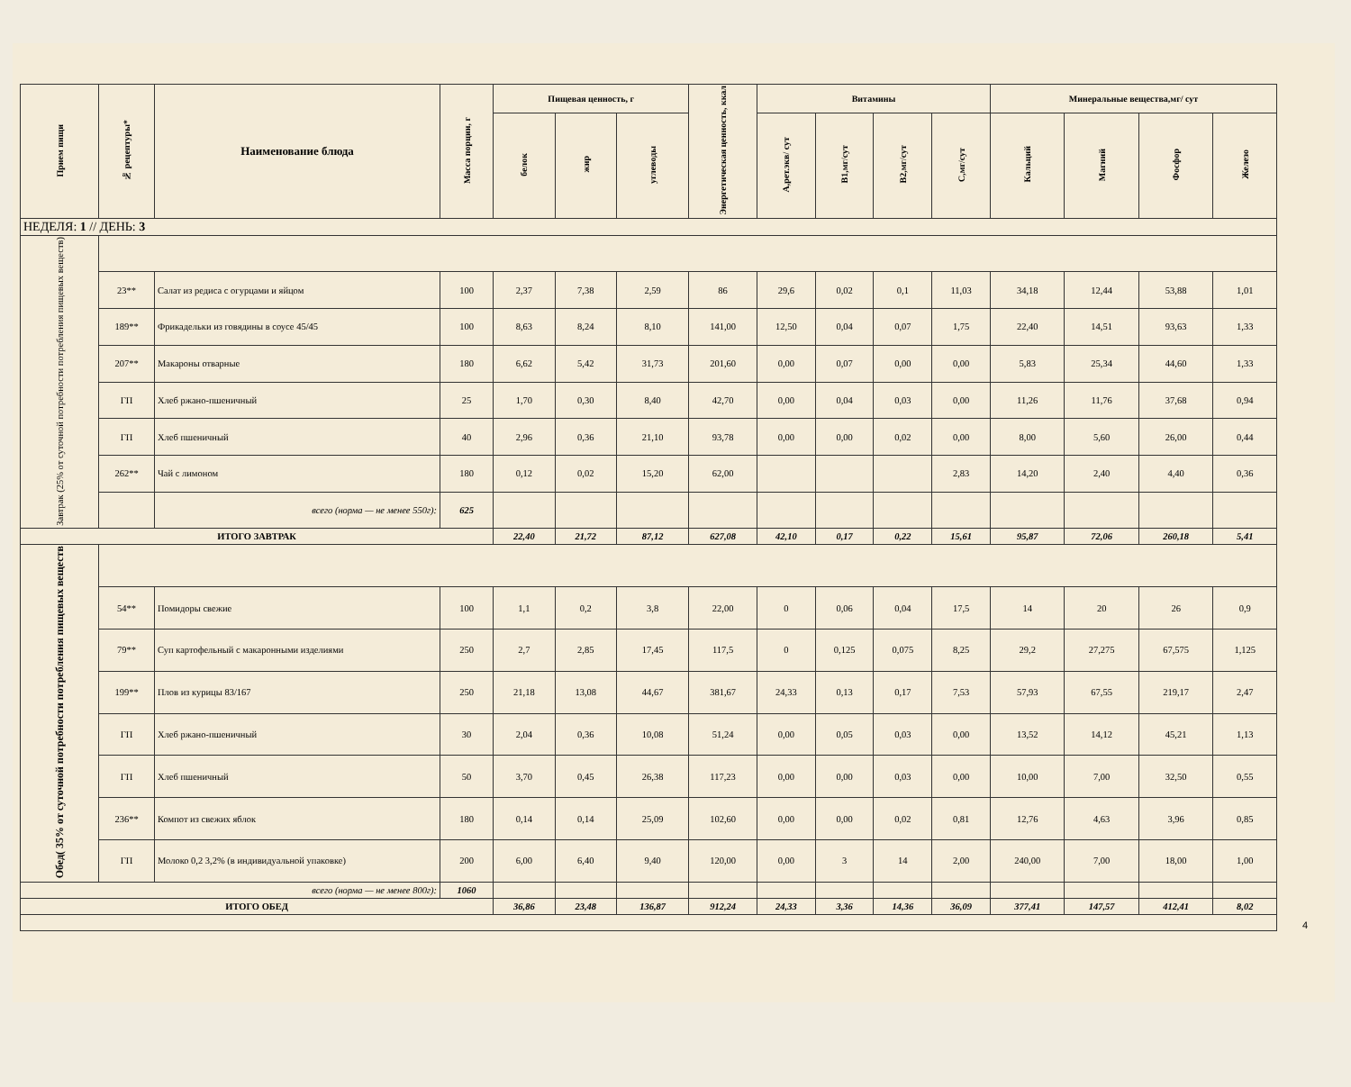| Прием пищи | № рецептуры* | Наименование блюда | Масса порции, г | Пищевая ценность, г | | | Энергетическая ценность, ккал | Витамины | | | | Минеральные вещества,мг/ сут | | | |
| --- | --- | --- | --- | --- | --- | --- | --- | --- | --- | --- | --- | --- | --- | --- | --- |
| | | | | белок | жир | углеводы | | А,рет.экв/ сут | В1,мг/сут | В2,мг/сут | С,мг/сут | Кальций | Магний | Фосфор | Железо |
| НЕДЕЛЯ: 1 // ДЕНЬ: 3 | | | | | | | | | | | | | | | |
| Завтрак (25% от суточной потребности потребления пищевых веществ) | | | | | | | | | | | | | | | |
| | 23** | Салат из редиса с огурцами и яйцом | 100 | 2,37 | 7,38 | 2,59 | 86 | 29,6 | 0,02 | 0,1 | 11,03 | 34,18 | 12,44 | 53,88 | 1,01 |
| | 189** | Фрикадельки из говядины в соусе 45/45 | 100 | 8,63 | 8,24 | 8,10 | 141,00 | 12,50 | 0,04 | 0,07 | 1,75 | 22,40 | 14,51 | 93,63 | 1,33 |
| | 207** | Макароны отварные | 180 | 6,62 | 5,42 | 31,73 | 201,60 | 0,00 | 0,07 | 0,00 | 0,00 | 5,83 | 25,34 | 44,60 | 1,33 |
| | ГП | Хлеб ржано-пшеничный | 25 | 1,70 | 0,30 | 8,40 | 42,70 | 0,00 | 0,04 | 0,03 | 0,00 | 11,26 | 11,76 | 37,68 | 0,94 |
| | ГП | Хлеб пшеничный | 40 | 2,96 | 0,36 | 21,10 | 93,78 | 0,00 | 0,00 | 0,02 | 0,00 | 8,00 | 5,60 | 26,00 | 0,44 |
| | 262** | Чай с лимоном | 180 | 0,12 | 0,02 | 15,20 | 62,00 | | | | 2,83 | 14,20 | 2,40 | 4,40 | 0,36 |
| | | всего (норма — не менее 550г): | 625 | | | | | | | | | | | | |
| ИТОГО ЗАВТРАК | | | | 22,40 | 21,72 | 87,12 | 627,08 | 42,10 | 0,17 | 0,22 | 15,61 | 95,87 | 72,06 | 260,18 | 5,41 |
| Обед( 35% от суточной потребности потребления пищевых веществ | | | | | | | | | | | | | | | |
| | 54** | Помидоры свежие | 100 | 1,1 | 0,2 | 3,8 | 22,00 | 0 | 0,06 | 0,04 | 17,5 | 14 | 20 | 26 | 0,9 |
| | 79** | Суп картофельный с макаронными изделиями | 250 | 2,7 | 2,85 | 17,45 | 117,5 | 0 | 0,125 | 0,075 | 8,25 | 29,2 | 27,275 | 67,575 | 1,125 |
| | 199** | Плов из курицы 83/167 | 250 | 21,18 | 13,08 | 44,67 | 381,67 | 24,33 | 0,13 | 0,17 | 7,53 | 57,93 | 67,55 | 219,17 | 2,47 |
| | ГП | Хлеб ржано-пшеничный | 30 | 2,04 | 0,36 | 10,08 | 51,24 | 0,00 | 0,05 | 0,03 | 0,00 | 13,52 | 14,12 | 45,21 | 1,13 |
| | ГП | Хлеб пшеничный | 50 | 3,70 | 0,45 | 26,38 | 117,23 | 0,00 | 0,00 | 0,03 | 0,00 | 10,00 | 7,00 | 32,50 | 0,55 |
| | 236** | Компот из свежих яблок | 180 | 0,14 | 0,14 | 25,09 | 102,60 | 0,00 | 0,00 | 0,02 | 0,81 | 12,76 | 4,63 | 3,96 | 0,85 |
| | ГП | Молоко 0,2 3,2% (в индивидуальной упаковке) | 200 | 6,00 | 6,40 | 9,40 | 120,00 | 0,00 | 3 | 14 | 2,00 | 240,00 | 7,00 | 18,00 | 1,00 |
| всего (норма — не менее 800г): | | | 1060 | | | | | | | | | | | | |
| ИТОГО ОБЕД | | | | 36,86 | 23,48 | 136,87 | 912,24 | 24,33 | 3,36 | 14,36 | 36,09 | 377,41 | 147,57 | 412,41 | 8,02 |
4